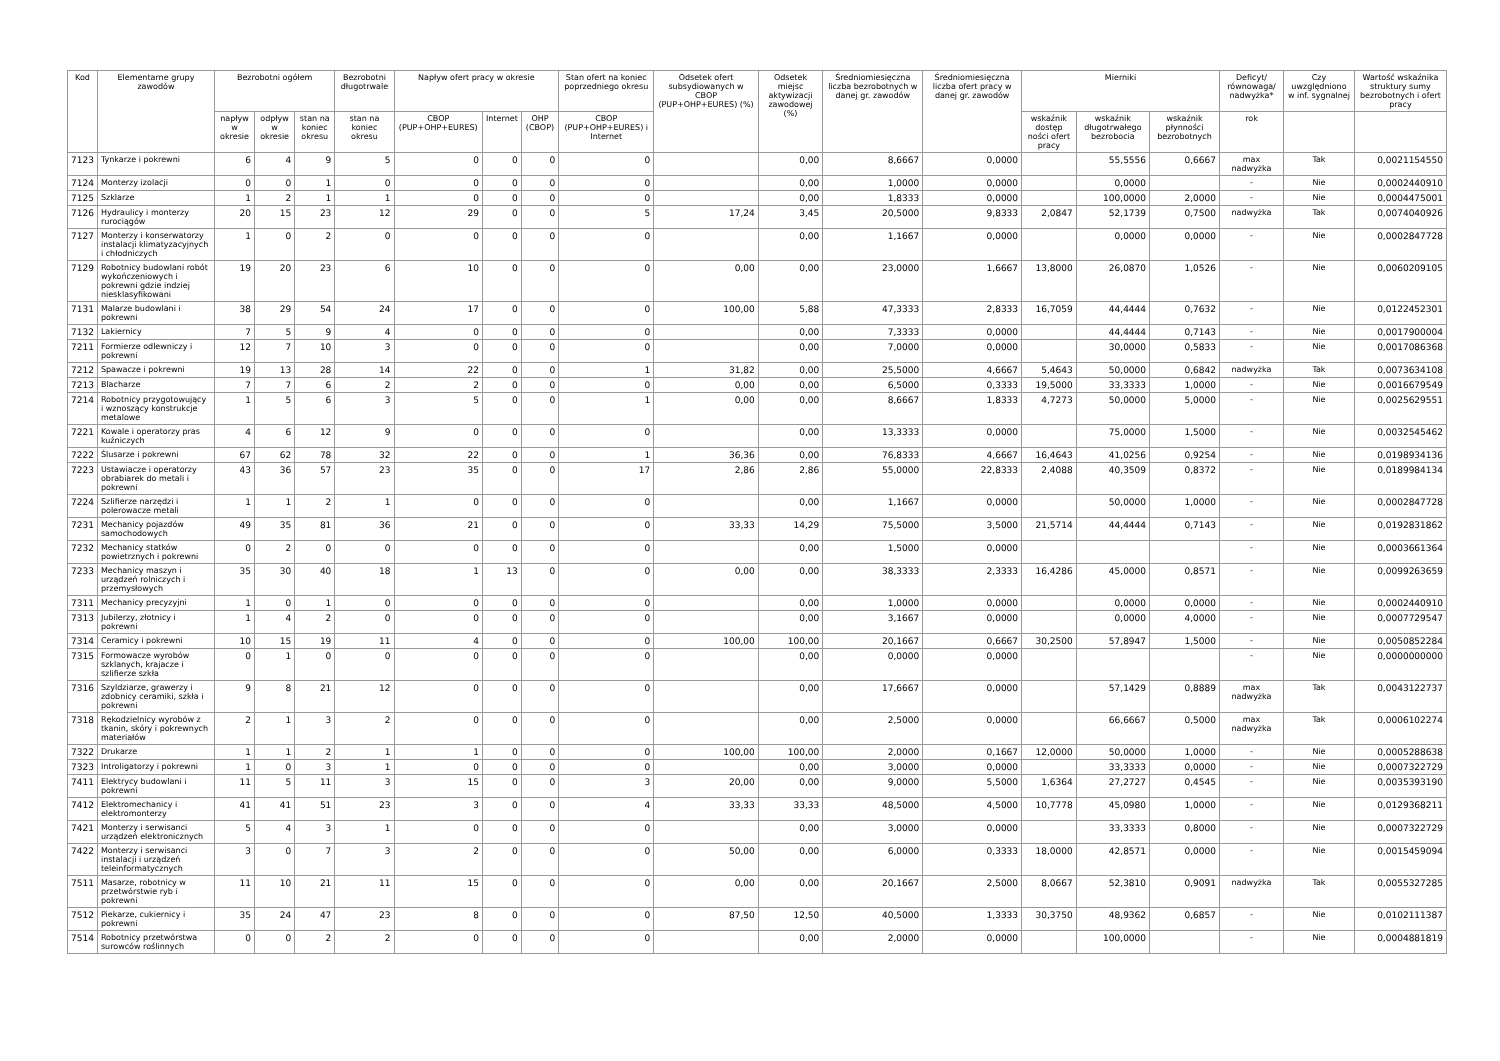| Kod | Elementarne grupy zawodów | Bezrobotni ogółem | | | Bezrobotni długotrwale | Napływ ofert pracy w okresie | | | Stan ofert na koniec poprzedniego okresu | Odsetek ofert subsydiowanych w CBOP (PUP+OHP+EURES) (%) | Odsetek miejsc aktywizacji zawodowej (%) | Średniomiesięczna liczba bezrobotnych w danej gr. zawodów | Średniomiesięczna liczba ofert pracy w danej gr. zawodów | Mierniki | | | Deficyt/ równowaga/ nadwyżka* | Czy uwzględniono w inf. sygnalnej | Wartość wskaźnika struktury sumy bezrobotnych i ofert pracy |
| --- | --- | --- | --- | --- | --- | --- | --- | --- | --- | --- | --- | --- | --- | --- | --- | --- | --- | --- | --- |
| | | napływ w okresie | odpływ w okresie | stan na koniec okresu | stan na koniec okresu | CBOP (PUP+OHP+EURES) | Internet | OHP (CBOP) | CBOP (PUP+OHP+EURES) i Internet | | | | | wskaźnik dostęp ności ofert pracy | wskaźnik długotrwałego bezrobocia | wskaźnik płynności bezrobotnych | rok | | |
| 7123 | Tynkarze i pokrewni | 6 | 4 | 9 | 5 | 0 | 0 | 0 | 0 | | 0,00 | 8,6667 | 0,0000 | | 55,5556 | 0,6667 | max nadwyżka | Tak | 0,0021154550 |
| 7124 | Monterzy izolacji | 0 | 0 | 1 | 0 | 0 | 0 | 0 | 0 | | 0,00 | 1,0000 | 0,0000 | | 0,0000 | | - | Nie | 0,0002440910 |
| 7125 | Szklarze | 1 | 2 | 1 | 1 | 0 | 0 | 0 | 0 | | 0,00 | 1,8333 | 0,0000 | | 100,0000 | 2,0000 | - | Nie | 0,0004475001 |
| 7126 | Hydraulicy i monterzy rurociągów | 20 | 15 | 23 | 12 | 29 | 0 | 0 | 5 | 17,24 | 3,45 | 20,5000 | 9,8333 | 2,0847 | 52,1739 | 0,7500 | nadwyżka | Tak | 0,0074040926 |
| 7127 | Monterzy i konserwatorzy instalacji klimatyzacyjnych i chłodniczych | 1 | 0 | 2 | 0 | 0 | 0 | 0 | 0 | | 0,00 | 1,1667 | 0,0000 | | 0,0000 | 0,0000 | - | Nie | 0,0002847728 |
| 7129 | Robotnicy budowlani robót wykończeniowych i pokrewni gdzie indziej niesklasyfikowani | 19 | 20 | 23 | 6 | 10 | 0 | 0 | 0 | 0,00 | 0,00 | 23,0000 | 1,6667 | 13,8000 | 26,0870 | 1,0526 | - | Nie | 0,0060209105 |
| 7131 | Malarze budowlani i pokrewni | 38 | 29 | 54 | 24 | 17 | 0 | 0 | 0 | 100,00 | 5,88 | 47,3333 | 2,8333 | 16,7059 | 44,4444 | 0,7632 | - | Nie | 0,0122452301 |
| 7132 | Lakiernicy | 7 | 5 | 9 | 4 | 0 | 0 | 0 | 0 | | 0,00 | 7,3333 | 0,0000 | | 44,4444 | 0,7143 | - | Nie | 0,0017900004 |
| 7211 | Formierze odlewniczy i pokrewni | 12 | 7 | 10 | 3 | 0 | 0 | 0 | 0 | | 0,00 | 7,0000 | 0,0000 | | 30,0000 | 0,5833 | - | Nie | 0,0017086368 |
| 7212 | Spawacze i pokrewni | 19 | 13 | 28 | 14 | 22 | 0 | 0 | 1 | 31,82 | 0,00 | 25,5000 | 4,6667 | 5,4643 | 50,0000 | 0,6842 | nadwyżka | Tak | 0,0073634108 |
| 7213 | Blacharze | 7 | 7 | 6 | 2 | 2 | 0 | 0 | 0 | 0,00 | 0,00 | 6,5000 | 0,3333 | 19,5000 | 33,3333 | 1,0000 | - | Nie | 0,0016679549 |
| 7214 | Robotnicy przygotowujący i wznoszący konstrukcje metalowe | 1 | 5 | 6 | 3 | 5 | 0 | 0 | 1 | 0,00 | 0,00 | 8,6667 | 1,8333 | 4,7273 | 50,0000 | 5,0000 | - | Nie | 0,0025629551 |
| 7221 | Kowale i operatorzy pras kuźniczych | 4 | 6 | 12 | 9 | 0 | 0 | 0 | 0 | | 0,00 | 13,3333 | 0,0000 | | 75,0000 | 1,5000 | - | Nie | 0,0032545462 |
| 7222 | Ślusarze i pokrewni | 67 | 62 | 78 | 32 | 22 | 0 | 0 | 1 | 36,36 | 0,00 | 76,8333 | 4,6667 | 16,4643 | 41,0256 | 0,9254 | - | Nie | 0,0198934136 |
| 7223 | Ustawiacze i operatorzy obrabiarek do metali i pokrewni | 43 | 36 | 57 | 23 | 35 | 0 | 0 | 17 | 2,86 | 2,86 | 55,0000 | 22,8333 | 2,4088 | 40,3509 | 0,8372 | - | Nie | 0,0189984134 |
| 7224 | Szlifierze narzędzi i polerowacze metali | 1 | 1 | 2 | 1 | 0 | 0 | 0 | 0 | | 0,00 | 1,1667 | 0,0000 | | 50,0000 | 1,0000 | - | Nie | 0,0002847728 |
| 7231 | Mechanicy pojazdów samochodowych | 49 | 35 | 81 | 36 | 21 | 0 | 0 | 0 | 33,33 | 14,29 | 75,5000 | 3,5000 | 21,5714 | 44,4444 | 0,7143 | - | Nie | 0,0192831862 |
| 7232 | Mechanicy statków powietrznych i pokrewni | 0 | 2 | 0 | 0 | 0 | 0 | 0 | 0 | | 0,00 | 1,5000 | 0,0000 | | | | - | Nie | 0,0003661364 |
| 7233 | Mechanicy maszyn i urządzeń rolniczych i przemysłowych | 35 | 30 | 40 | 18 | 1 | 13 | 0 | 0 | 0,00 | 0,00 | 38,3333 | 2,3333 | 16,4286 | 45,0000 | 0,8571 | - | Nie | 0,0099263659 |
| 7311 | Mechanicy precyzyjni | 1 | 0 | 1 | 0 | 0 | 0 | 0 | 0 | | 0,00 | 1,0000 | 0,0000 | | 0,0000 | 0,0000 | - | Nie | 0,0002440910 |
| 7313 | Jubilerzy, złotnicy i pokrewni | 1 | 4 | 2 | 0 | 0 | 0 | 0 | 0 | | 0,00 | 3,1667 | 0,0000 | | 0,0000 | 4,0000 | - | Nie | 0,0007729547 |
| 7314 | Ceramicy i pokrewni | 10 | 15 | 19 | 11 | 4 | 0 | 0 | 0 | 100,00 | 100,00 | 20,1667 | 0,6667 | 30,2500 | 57,8947 | 1,5000 | - | Nie | 0,0050852284 |
| 7315 | Formowacze wyrobów szklanych, krajacze i szlifierze szkła | 0 | 1 | 0 | 0 | 0 | 0 | 0 | 0 | | 0,00 | 0,0000 | 0,0000 | | | | - | Nie | 0,0000000000 |
| 7316 | Szyldziarze, grawerzy i zdobnicy ceramiki, szkła i pokrewni | 9 | 8 | 21 | 12 | 0 | 0 | 0 | 0 | | 0,00 | 17,6667 | 0,0000 | | 57,1429 | 0,8889 | max nadwyżka | Tak | 0,0043122737 |
| 7318 | Rękodzielnicy wyrobów z tkanin, skóry i pokrewnych materiałów | 2 | 1 | 3 | 2 | 0 | 0 | 0 | 0 | | 0,00 | 2,5000 | 0,0000 | | 66,6667 | 0,5000 | max nadwyżka | Tak | 0,0006102274 |
| 7322 | Drukarze | 1 | 1 | 2 | 1 | 1 | 0 | 0 | 0 | 100,00 | 100,00 | 2,0000 | 0,1667 | 12,0000 | 50,0000 | 1,0000 | - | Nie | 0,0005288638 |
| 7323 | Introligatorzy i pokrewni | 1 | 0 | 3 | 1 | 0 | 0 | 0 | 0 | | 0,00 | 3,0000 | 0,0000 | | 33,3333 | 0,0000 | - | Nie | 0,0007322729 |
| 7411 | Elektrycy budowlani i pokrewni | 11 | 5 | 11 | 3 | 15 | 0 | 0 | 3 | 20,00 | 0,00 | 9,0000 | 5,5000 | 1,6364 | 27,2727 | 0,4545 | - | Nie | 0,0035393190 |
| 7412 | Elektromechanicy i elektromonterzy | 41 | 41 | 51 | 23 | 3 | 0 | 0 | 4 | 33,33 | 33,33 | 48,5000 | 4,5000 | 10,7778 | 45,0980 | 1,0000 | - | Nie | 0,0129368211 |
| 7421 | Monterzy i serwisanci urządzeń elektronicznych | 5 | 4 | 3 | 1 | 0 | 0 | 0 | 0 | | 0,00 | 3,0000 | 0,0000 | | 33,3333 | 0,8000 | - | Nie | 0,0007322729 |
| 7422 | Monterzy i serwisanci instalacji i urządzeń teleinformatycznych | 3 | 0 | 7 | 3 | 2 | 0 | 0 | 0 | 50,00 | 0,00 | 6,0000 | 0,3333 | 18,0000 | 42,8571 | 0,0000 | - | Nie | 0,0015459094 |
| 7511 | Masarze, robotnicy w przetwórstwie ryb i pokrewni | 11 | 10 | 21 | 11 | 15 | 0 | 0 | 0 | 0,00 | 0,00 | 20,1667 | 2,5000 | 8,0667 | 52,3810 | 0,9091 | nadwyżka | Tak | 0,0055327285 |
| 7512 | Piekarze, cukiernicy i pokrewni | 35 | 24 | 47 | 23 | 8 | 0 | 0 | 0 | 87,50 | 12,50 | 40,5000 | 1,3333 | 30,3750 | 48,9362 | 0,6857 | - | Nie | 0,0102111387 |
| 7514 | Robotnicy przetwórstwa surowców roślinnych | 0 | 0 | 2 | 2 | 0 | 0 | 0 | 0 | | 0,00 | 2,0000 | 0,0000 | | 100,0000 | | - | Nie | 0,0004881819 |